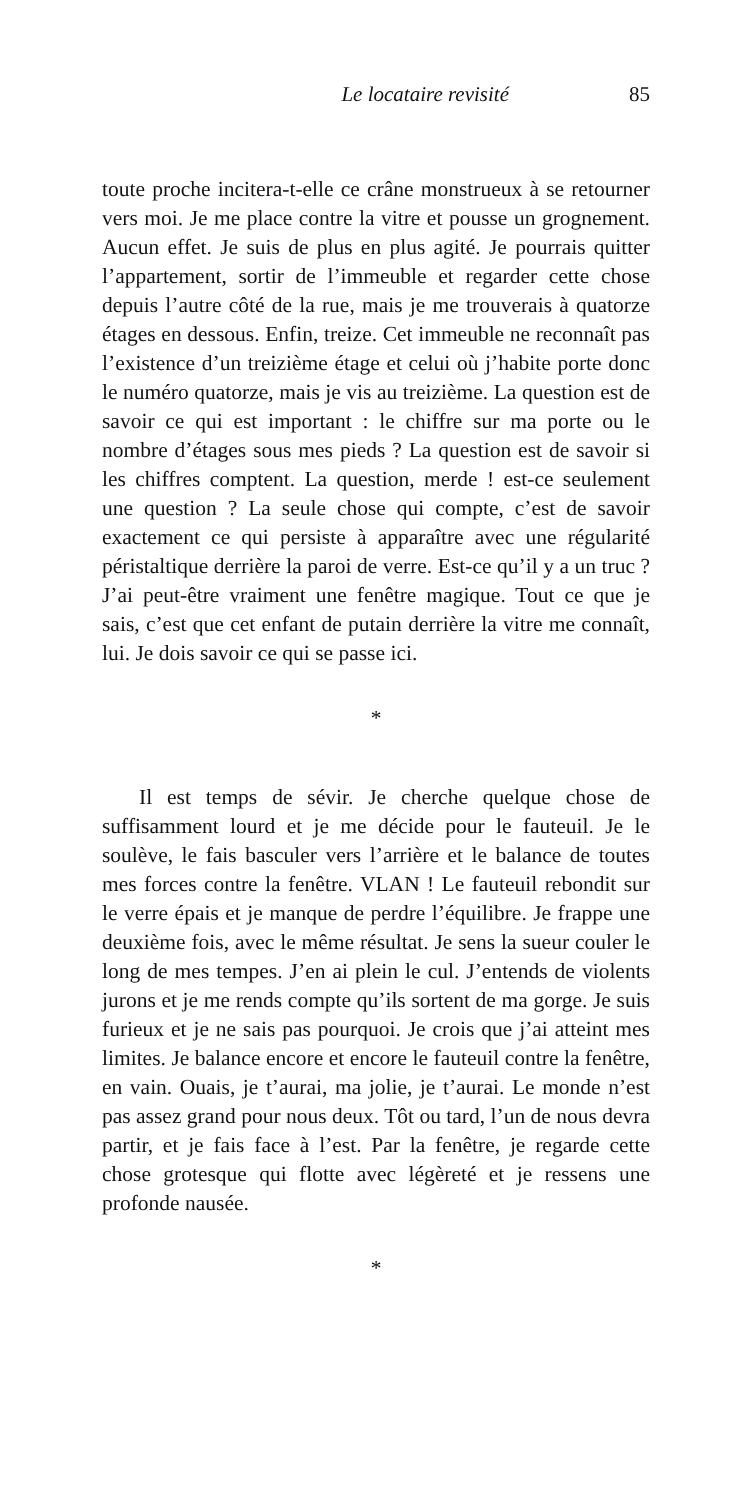Le locataire revisité 85
toute proche incitera-t-elle ce crâne monstrueux à se retourner vers moi. Je me place contre la vitre et pousse un grognement. Aucun effet. Je suis de plus en plus agité. Je pourrais quitter l’appartement, sortir de l’immeuble et regarder cette chose depuis l’autre côté de la rue, mais je me trouverais à quatorze étages en dessous. Enfin, treize. Cet immeuble ne reconnaît pas l’existence d’un treizième étage et celui où j’habite porte donc le numéro quatorze, mais je vis au treizième. La question est de savoir ce qui est important : le chiffre sur ma porte ou le nombre d’étages sous mes pieds ? La question est de savoir si les chiffres comptent. La question, merde ! est-ce seulement une question ? La seule chose qui compte, c’est de savoir exactement ce qui persiste à apparaître avec une régularité péristaltique derrière la paroi de verre. Est-ce qu’il y a un truc ? J’ai peut-être vraiment une fenêtre magique. Tout ce que je sais, c’est que cet enfant de putain derrière la vitre me connaît, lui. Je dois savoir ce qui se passe ici.
*
Il est temps de sévir. Je cherche quelque chose de suffisamment lourd et je me décide pour le fauteuil. Je le soulève, le fais basculer vers l’arrière et le balance de toutes mes forces contre la fenêtre. VLAN ! Le fauteuil rebondit sur le verre épais et je manque de perdre l’équilibre. Je frappe une deuxième fois, avec le même résultat. Je sens la sueur couler le long de mes tempes. J’en ai plein le cul. J’entends de violents jurons et je me rends compte qu’ils sortent de ma gorge. Je suis furieux et je ne sais pas pourquoi. Je crois que j’ai atteint mes limites. Je balance encore et encore le fauteuil contre la fenêtre, en vain. Ouais, je t’aurai, ma jolie, je t’aurai. Le monde n’est pas assez grand pour nous deux. Tôt ou tard, l’un de nous devra partir, et je fais face à l’est. Par la fenêtre, je regarde cette chose grotesque qui flotte avec légèreté et je ressens une profonde nausée.
*